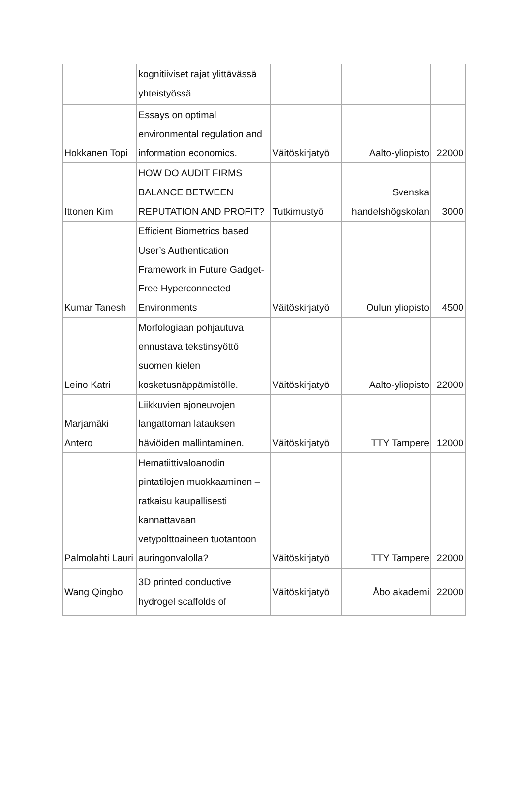| | kognitiiviset rajat ylittävässä yhteistyössä | | | |
| Hokkanen Topi | Essays on optimal environmental regulation and information economics. | Väitöskirjatyö | Aalto-yliopisto | 22000 |
| Ittonen Kim | HOW DO AUDIT FIRMS BALANCE BETWEEN REPUTATION AND PROFIT? | Tutkimustyö | Svenska handelshögskolan | 3000 |
| Kumar Tanesh | Efficient Biometrics based User’s Authentication Framework in Future Gadget-Free Hyperconnected Environments | Väitöskirjatyö | Oulun yliopisto | 4500 |
| Leino Katri | Morfologiaan pohjautuva ennustava tekstinsyöttö suomen kielen kosketusnäppämistölle. | Väitöskirjatyö | Aalto-yliopisto | 22000 |
| Marjamäki Antero | Liikkuvien ajoneuvojen langattoman latauksen häviöiden mallintaminen. | Väitöskirjatyö | TTY Tampere | 12000 |
| Palmolahti Lauri | Hematiittivaloanodin pintatilojen muokkaaminen – ratkaisu kaupallisesti kannattavaan vetypolttoaineen tuotantoon auringonvalolla? | Väitöskirjatyö | TTY Tampere | 22000 |
| Wang Qingbo | 3D printed conductive hydrogel scaffolds of | Väitöskirjatyö | Åbo akademi | 22000 |